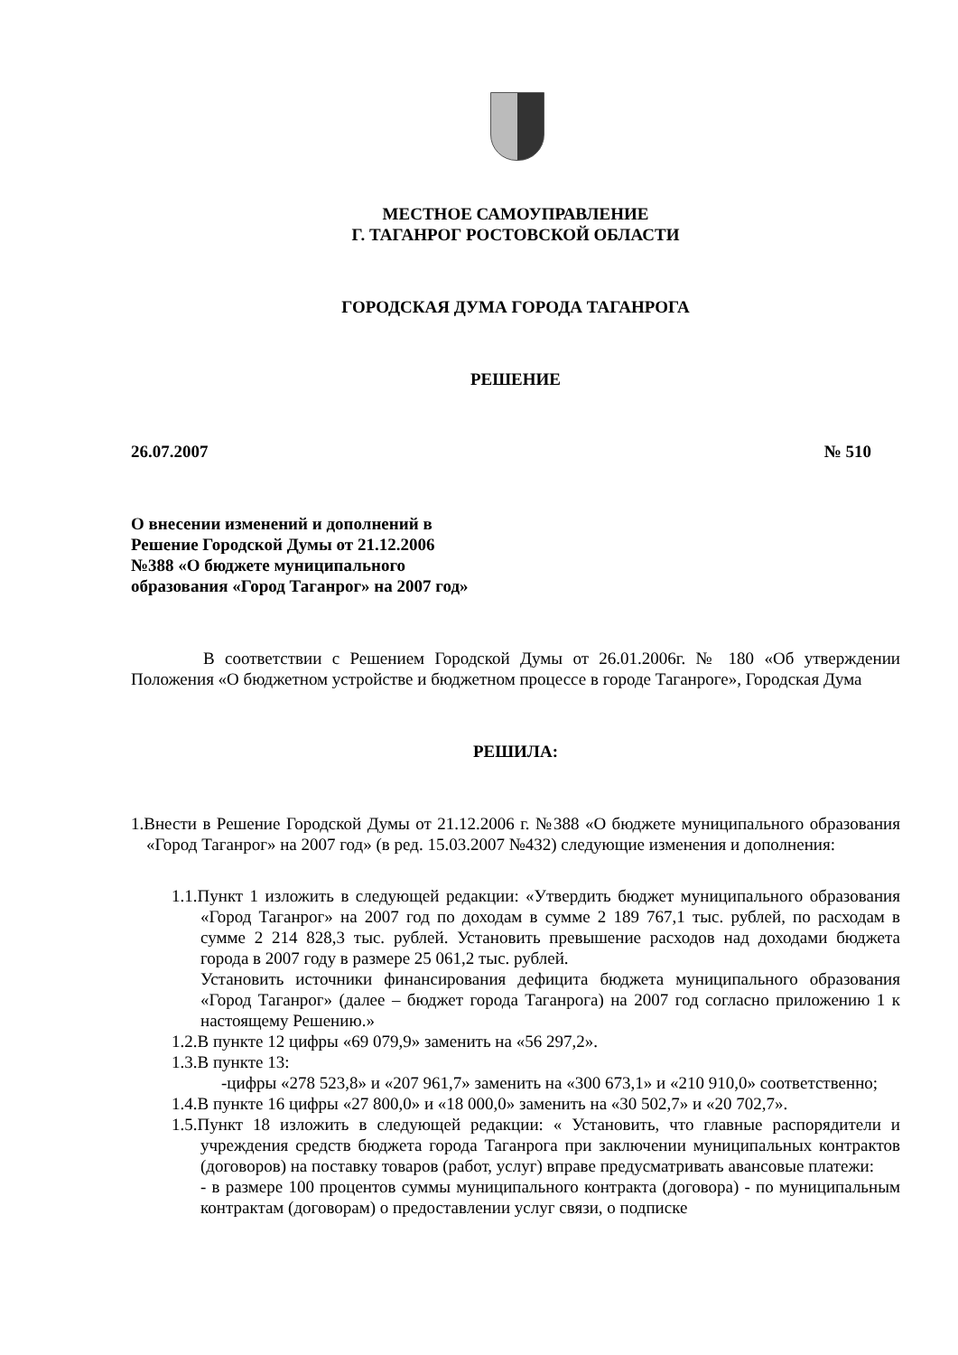МЕСТНОЕ САМОУПРАВЛЕНИЕ
Г. ТАГАНРОГ РОСТОВСКОЙ ОБЛАСТИ
ГОРОДСКАЯ ДУМА ГОРОДА ТАГАНРОГА
РЕШЕНИЕ
26.07.2007 № 510
О внесении изменений и дополнений в Решение Городской Думы от 21.12.2006 №388 «О бюджете муниципального образования «Город Таганрог» на 2007 год»
В соответствии с Решением Городской Думы от 26.01.2006г. № 180 «Об утверждении Положения «О бюджетном устройстве и бюджетном процессе в городе Таганроге», Городская Дума
РЕШИЛА:
1.Внести в Решение Городской Думы от 21.12.2006 г. №388 «О бюджете муниципального образования «Город Таганрог» на 2007 год» (в ред. 15.03.2007 №432) следующие изменения и дополнения:
1.1.Пункт 1 изложить в следующей редакции: «Утвердить бюджет муниципального образования «Город Таганрог» на 2007 год по доходам в сумме 2 189 767,1 тыс. рублей, по расходам в сумме 2 214 828,3 тыс. рублей. Установить превышение расходов над доходами бюджета города в 2007 году в размере 25 061,2 тыс. рублей.
Установить источники финансирования дефицита бюджета муниципального образования «Город Таганрог» (далее – бюджет города Таганрога) на 2007 год согласно приложению 1 к настоящему Решению.»
1.2.В пункте 12 цифры «69 079,9» заменить на «56 297,2».
1.3.В пункте 13:
-цифры «278 523,8» и «207 961,7» заменить на «300 673,1» и «210 910,0» соответственно;
1.4.В пункте 16 цифры «27 800,0» и «18 000,0» заменить на «30 502,7» и «20 702,7».
1.5.Пункт 18 изложить в следующей редакции: « Установить, что главные распорядители и учреждения средств бюджета города Таганрога при заключении муниципальных контрактов (договоров) на поставку товаров (работ, услуг) вправе предусматривать авансовые платежи:
- в размере 100 процентов суммы муниципального контракта (договора) - по муниципальным контрактам (договорам) о предоставлении услуг связи, о подписке